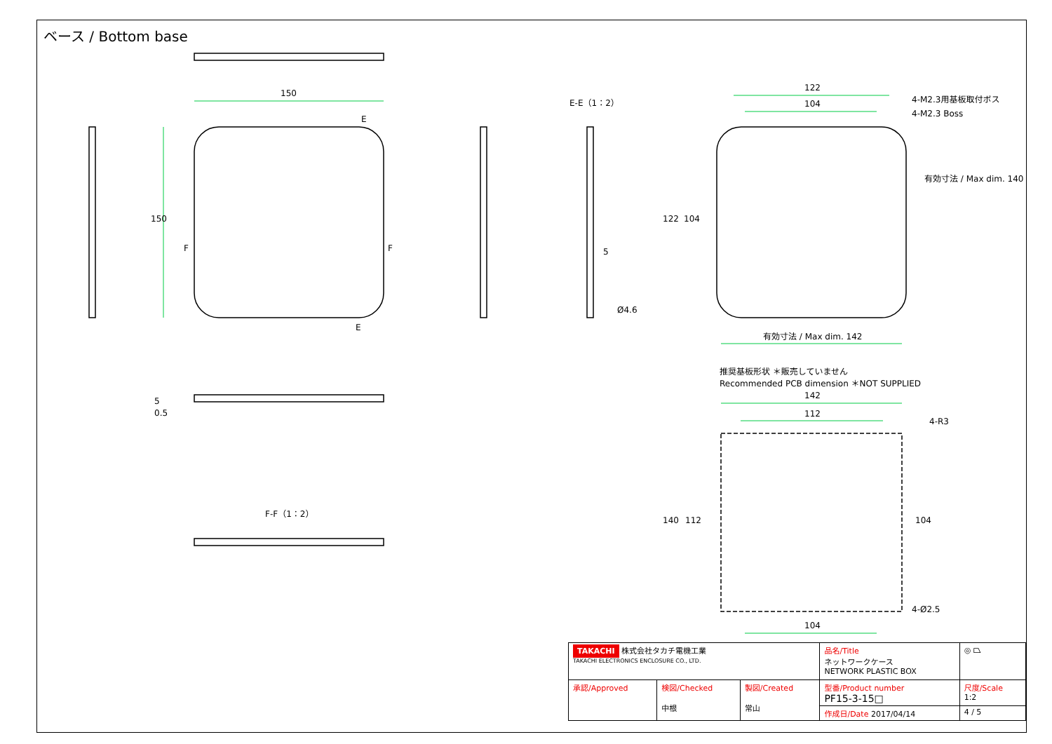ベース / Bottom base
150
150
E
E
F F
E-E（1：2）
5
Ø4.6
5
0.5
F-F（1：2）
122
104
4-M2.3用基板取付ボス
4-M2.3 Boss
122 104
有効寸法 / Max dim. 140
有効寸法 / Max dim. 142
推奨基板形状 ＊販売していません
Recommended PCB dimension ＊NOT SUPPLIED
142
112
4-R3
140 112 104
4-Ø2.5
104
| TAKACHI 株式会社タカチ電機工業 TAKACHI ELECTRONICS ENCLOSURE CO., LTD. | | | 品名/Title ネットワークケース NETWORK PLASTIC BOX | ◎ ⏢ |
| 承認/Approved | 検図/Checked 中根 | 製図/Created 常山 | 型番/Product number PF15-3-15□ | 尺度/Scale 1:2 |
| | | | 作成日/Date 2017/04/14 | 4 / 5 |